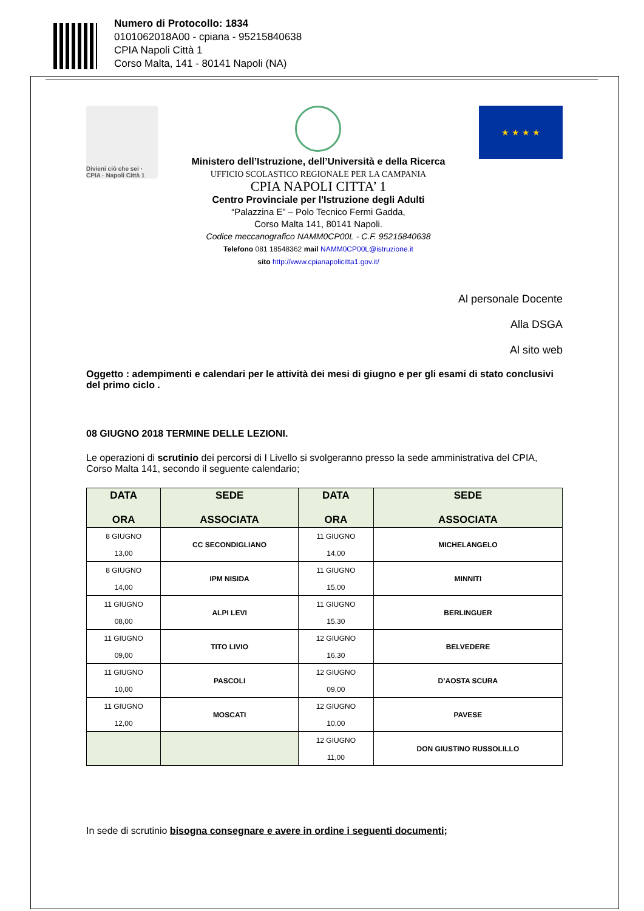Numero di Protocollo: 1834
0101062018A00 - cpiana - 95215840638
CPIA Napoli Città 1
Corso Malta, 141 - 80141 Napoli (NA)
Divieni ciò che sei · CPIA · Napoli Città 1
Ministero dell’Istruzione, dell’Università e della Ricerca
UFFICIO SCOLASTICO REGIONALE PER LA CAMPANIA
CPIA NAPOLI CITTA’ 1
Centro Provinciale per l'Istruzione degli Adulti
“Palazzina E” – Polo Tecnico Fermi Gadda,
Corso Malta 141, 80141 Napoli.
Codice meccanografico NAMM0CP00L - C.F. 95215840638
Telefono 081 18548362 mail NAMM0CP00L@istruzione.it
sito http://www.cpianapolicitta1.gov.it/
★ ★ ★ ★
Al personale Docente
Alla DSGA
Al sito web
Oggetto : adempimenti e calendari per le attività dei mesi di giugno e per gli esami di stato conclusivi del primo ciclo .
08 GIUGNO 2018 TERMINE DELLE LEZIONI.
Le operazioni di scrutinio dei percorsi di I Livello si svolgeranno presso la sede amministrativa del CPIA, Corso Malta 141, secondo il seguente calendario;
| DATA ORA | SEDE ASSOCIATA | DATA ORA | SEDE ASSOCIATA |
| --- | --- | --- | --- |
| 8 GIUGNO 13,00 | CC SECONDIGLIANO | 11 GIUGNO 14,00 | MICHELANGELO |
| 8 GIUGNO 14,00 | IPM NISIDA | 11 GIUGNO 15,00 | MINNITI |
| 11 GIUGNO 08,00 | ALPI LEVI | 11 GIUGNO 15.30 | BERLINGUER |
| 11 GIUGNO 09,00 | TITO LIVIO | 12 GIUGNO 16,30 | BELVEDERE |
| 11 GIUGNO 10,00 | PASCOLI | 12 GIUGNO 09,00 | D’AOSTA SCURA |
| 11 GIUGNO 12,00 | MOSCATI | 12 GIUGNO 10,00 | PAVESE |
| | | 12 GIUGNO 11,00 | DON GIUSTINO RUSSOLILLO |
In sede di scrutinio bisogna consegnare e avere in ordine i seguenti documenti;